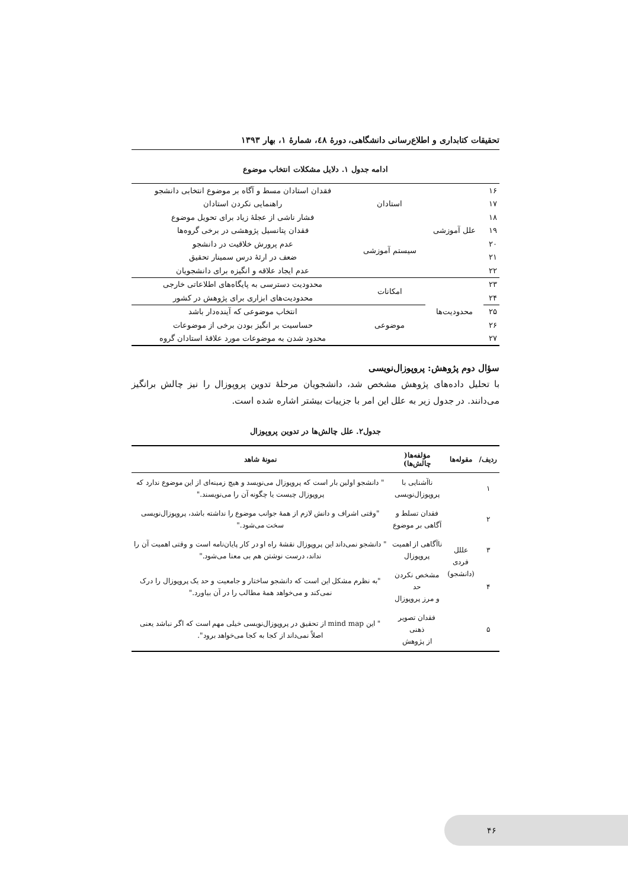تحقیقات کتابداری و اطلاع‌رسانی دانشگاهی، دورهٔ ٤٨، شمارهٔ ١، بهار ١٣٩٣
ادامه جدول ١. دلایل مشکلات انتخاب موضوع
| ۱۶ | علل آموزشی | استادان | فقدان استادان مسط و آگاه بر موضوع انتخابی دانشجو |
| ۱۷ | | | راهنمایی نکردن استادان |
| ۱۸ | | | فشار ناشی از عجلهٔ زیاد برای تحویل موضوع |
| ۱۹ | | سیستم آموزشی | فقدان پتانسیل پژوهشی در برخی گروه‌ها |
| ۲۰ | | | عدم پرورش خلاقیت در دانشجو |
| ۲۱ | | | ضعف در ارئهٔ درس سمینار تحقیق |
| ۲۲ | | | عدم ایجاد علاقه و انگیزه برای دانشجویان |
| ۲۳ | محدودیت‌ها | امکانات | محدودیت دسترسی به پایگاه‌های اطلاعاتی خارجی |
| ۲۴ | | | محدودیت‌های ابزاری برای پژوهش در کشور |
| ۲۵ | | موضوعی | انتخاب موضوعی که آینده‌دار باشد |
| ۲۶ | | | حساسیت بر انگیز بودن برخی از موضوعات |
| ۲۷ | | | محدود شدن به موضوعات مورد علاقهٔ استادان گروه |
سؤال دوم پژوهش: پروپوزال‌نویسی
با تحلیل داده‌های پژوهش مشخص شد، دانشجویان مرحلهٔ تدوین پروپوزال را نیز چالش برانگیز می‌دانند. در جدول زیر به علل این امر با جزییات بیشتر اشاره شده است.
جدول۲. علل چالش‌ها در تدوین پروپوزال
| ردیف/ | مقوله‌ها | مؤلفه‌ها( چالش‌ها) | نمونهٔ شاهد |
| --- | --- | --- | --- |
| ١ | عللل فردی (دانشجو) | ناآشنایی با پروپوزال‌نویسی | " دانشجو اولین بار است که پروپوزال می‌نویسد و هیچ زمینه‌ای از این موضوع ندارد که پروپوزال چیست یا چگونه آن را می‌نویسند." |
| ٢ | | فقدان تسلط و آگاهی بر موضوع | "وقتی اشراف و دانش لازم از همهٔ جوانب موضوع را نداشته باشد، پروپوزال‌نویسی سخت می‌شود." |
| ٣ | | ناآگاهی از اهمیت پروپوزال | " دانشجو نمی‌داند این پروپوزال نقشهٔ راه او در کار پایان‌نامه است و وقتی اهمیت آن را نداند، درست نوشتن هم بی معنا می‌شود." |
| ۴ | | مشخص نکردن حد و مرز پروپوزال | "به نظرم مشکل این است که دانشجو ساختار و جامعیت و حد یک پروپوزال را درک نمی‌کند و می‌خواهد همهٔ مطالب را در آن بیاورد." |
| ۵ | | فقدان تصویر ذهنی از پژوهش | " این mind map از تحقیق در پروپوزال‌نویسی خیلی مهم است که اگر نباشد یعنی اصلاً نمی‌داند از کجا به کجا می‌خواهد برود". |
۴۶